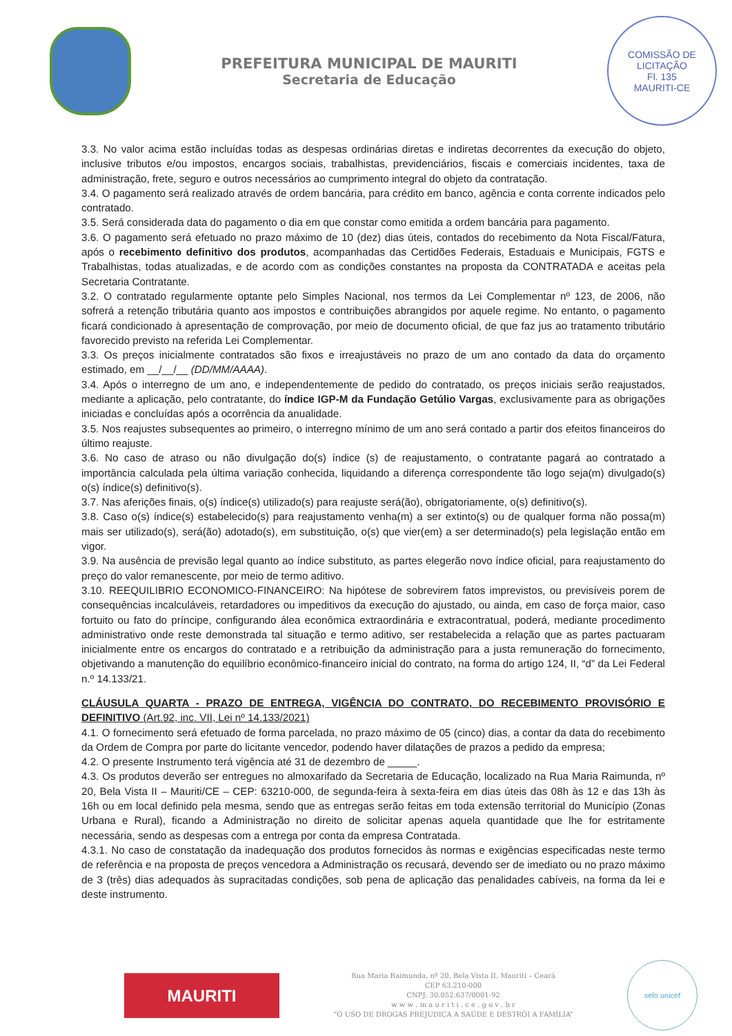PREFEITURA MUNICIPAL DE MAURITI
Secretaria de Educação
COMISSÃO DE LICITAÇÃO
Fl. 135
MAURITI-CE
3.3. No valor acima estão incluídas todas as despesas ordinárias diretas e indiretas decorrentes da execução do objeto, inclusive tributos e/ou impostos, encargos sociais, trabalhistas, previdenciários, fiscais e comerciais incidentes, taxa de administração, frete, seguro e outros necessários ao cumprimento integral do objeto da contratação.
3.4. O pagamento será realizado através de ordem bancária, para crédito em banco, agência e conta corrente indicados pelo contratado.
3.5. Será considerada data do pagamento o dia em que constar como emitida a ordem bancária para pagamento.
3.6. O pagamento será efetuado no prazo máximo de 10 (dez) dias úteis, contados do recebimento da Nota Fiscal/Fatura, após o recebimento definitivo dos produtos, acompanhadas das Certidões Federais, Estaduais e Municipais, FGTS e Trabalhistas, todas atualizadas, e de acordo com as condições constantes na proposta da CONTRATADA e aceitas pela Secretaria Contratante.
3.2. O contratado regularmente optante pelo Simples Nacional, nos termos da Lei Complementar nº 123, de 2006, não sofrerá a retenção tributária quanto aos impostos e contribuições abrangidos por aquele regime. No entanto, o pagamento ficará condicionado à apresentação de comprovação, por meio de documento oficial, de que faz jus ao tratamento tributário favorecido previsto na referida Lei Complementar.
3.3. Os preços inicialmente contratados são fixos e irreajustáveis no prazo de um ano contado da data do orçamento estimado, em __/__/__ (DD/MM/AAAA).
3.4. Após o interregno de um ano, e independentemente de pedido do contratado, os preços iniciais serão reajustados, mediante a aplicação, pelo contratante, do índice IGP-M da Fundação Getúlio Vargas, exclusivamente para as obrigações iniciadas e concluídas após a ocorrência da anualidade.
3.5. Nos reajustes subsequentes ao primeiro, o interregno mínimo de um ano será contado a partir dos efeitos financeiros do último reajuste.
3.6. No caso de atraso ou não divulgação do(s) índice (s) de reajustamento, o contratante pagará ao contratado a importância calculada pela última variação conhecida, liquidando a diferença correspondente tão logo seja(m) divulgado(s) o(s) índice(s) definitivo(s).
3.7. Nas aferições finais, o(s) índice(s) utilizado(s) para reajuste será(ão), obrigatoriamente, o(s) definitivo(s).
3.8. Caso o(s) índice(s) estabelecido(s) para reajustamento venha(m) a ser extinto(s) ou de qualquer forma não possa(m) mais ser utilizado(s), será(ão) adotado(s), em substituição, o(s) que vier(em) a ser determinado(s) pela legislação então em vigor.
3.9. Na ausência de previsão legal quanto ao índice substituto, as partes elegerão novo índice oficial, para reajustamento do preço do valor remanescente, por meio de termo aditivo.
3.10. REEQUILIBRIO ECONOMICO-FINANCEIRO: Na hipótese de sobrevirem fatos imprevistos, ou previsíveis porem de consequências incalculáveis, retardadores ou impeditivos da execução do ajustado, ou ainda, em caso de força maior, caso fortuito ou fato do príncipe, configurando álea econômica extraordinária e extracontratual, poderá, mediante procedimento administrativo onde reste demonstrada tal situação e termo aditivo, ser restabelecida a relação que as partes pactuaram inicialmente entre os encargos do contratado e a retribuição da administração para a justa remuneração do fornecimento, objetivando a manutenção do equilíbrio econômico-financeiro inicial do contrato, na forma do artigo 124, II, “d” da Lei Federal n.º 14.133/21.
CLÁUSULA QUARTA - PRAZO DE ENTREGA, VIGÊNCIA DO CONTRATO, DO RECEBIMENTO PROVISÓRIO E DEFINITIVO (Art.92, inc. VII, Lei nº 14.133/2021)
4.1. O fornecimento será efetuado de forma parcelada, no prazo máximo de 05 (cinco) dias, a contar da data do recebimento da Ordem de Compra por parte do licitante vencedor, podendo haver dilatações de prazos a pedido da empresa;
4.2. O presente Instrumento terá vigência até 31 de dezembro de _____.
4.3. Os produtos deverão ser entregues no almoxarifado da Secretaria de Educação, localizado na Rua Maria Raimunda, nº 20, Bela Vista II – Mauriti/CE – CEP: 63210-000, de segunda-feira à sexta-feira em dias úteis das 08h às 12 e das 13h às 16h ou em local definido pela mesma, sendo que as entregas serão feitas em toda extensão territorial do Município (Zonas Urbana e Rural), ficando a Administração no direito de solicitar apenas aquela quantidade que lhe for estritamente necessária, sendo as despesas com a entrega por conta da empresa Contratada.
4.3.1. No caso de constatação da inadequação dos produtos fornecidos às normas e exigências especificadas neste termo de referência e na proposta de preços vencedora a Administração os recusará, devendo ser de imediato ou no prazo máximo de 3 (três) dias adequados às supracitadas condições, sob pena de aplicação das penalidades cabíveis, na forma da lei e deste instrumento.
MAURITI
Rua Maria Raimunda, nº 20, Bela Vista II, Mauriti – Ceará
CEP 63.210-000
CNPJ: 30.052.637/0001-92
w w w . m a u r i t i . c e . g o v . b r
“O USO DE DROGAS PREJUDICA A SAÚDE E DESTRÓI A FAMÍLIA”
selo unicef